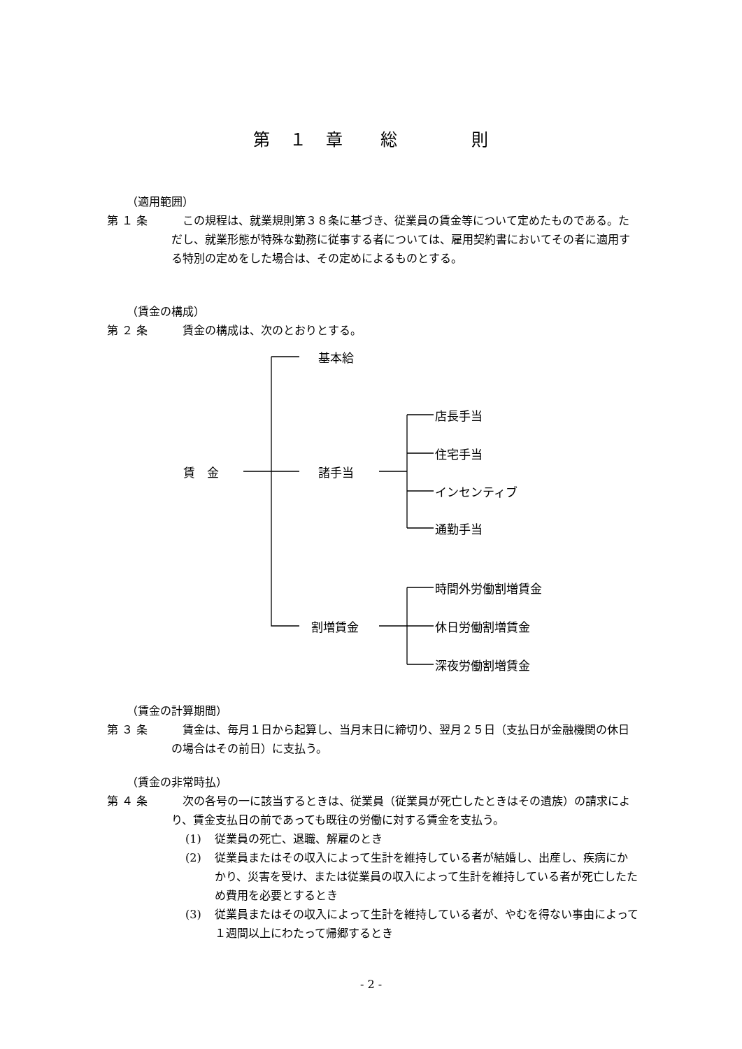第　１　章　　総　　　　則
（適用範囲）
第 １ 条 この規程は、就業規則第３８条に基づき、従業員の賃金等について定めたものである。ただし、就業形態が特殊な勤務に従事する者については、雇用契約書においてその者に適用する特別の定めをした場合は、その定めによるものとする。
（賃金の構成）
第 ２ 条 賃金の構成は、次のとおりとする。
基本給
賃　金 諸手当
店長手当
住宅手当
インセンティブ
通勤手当
時間外労働割増賃金
割増賃金 休日労働割増賃金
深夜労働割増賃金
（賃金の計算期間）
第 ３ 条 賃金は、毎月１日から起算し、当月末日に締切り、翌月２５日（支払日が金融機関の休日の場合はその前日）に支払う。
（賃金の非常時払）
第 ４ 条 次の各号の一に該当するときは、従業員（従業員が死亡したときはその遺族）の請求により、賃金支払日の前であっても既往の労働に対する賃金を支払う。
(1) 従業員の死亡、退職、解雇のとき
(2) 従業員またはその収入によって生計を維持している者が結婚し、出産し、疾病にかかり、災害を受け、または従業員の収入によって生計を維持している者が死亡したため費用を必要とするとき
(3) 従業員またはその収入によって生計を維持している者が、やむを得ない事由によって１週間以上にわたって帰郷するとき
- 2 -